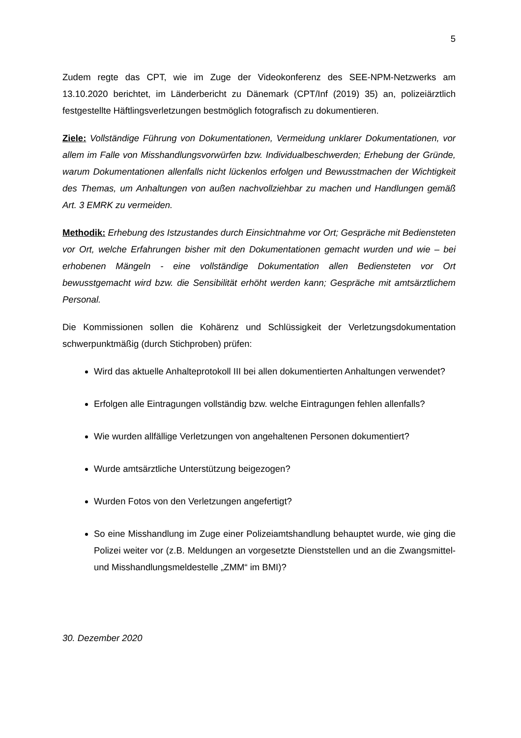5
Zudem regte das CPT, wie im Zuge der Videokonferenz des SEE-NPM-Netzwerks am 13.10.2020 berichtet, im Länderbericht zu Dänemark (CPT/Inf (2019) 35) an, polizeiärztlich festgestellte Häftlingsverletzungen bestmöglich fotografisch zu dokumentieren.
Ziele: Vollständige Führung von Dokumentationen, Vermeidung unklarer Dokumentationen, vor allem im Falle von Misshandlungsvorwürfen bzw. Individualbeschwerden; Erhebung der Gründe, warum Dokumentationen allenfalls nicht lückenlos erfolgen und Bewusstmachen der Wichtigkeit des Themas, um Anhaltungen von außen nachvollziehbar zu machen und Handlungen gemäß Art. 3 EMRK zu vermeiden.
Methodik: Erhebung des Istzustandes durch Einsichtnahme vor Ort; Gespräche mit Bediensteten vor Ort, welche Erfahrungen bisher mit den Dokumentationen gemacht wurden und wie – bei erhobenen Mängeln - eine vollständige Dokumentation allen Bediensteten vor Ort bewusstgemacht wird bzw. die Sensibilität erhöht werden kann; Gespräche mit amtsärztlichem Personal.
Die Kommissionen sollen die Kohärenz und Schlüssigkeit der Verletzungsdokumentation schwerpunktmäßig (durch Stichproben) prüfen:
Wird das aktuelle Anhalteprotokoll III bei allen dokumentierten Anhaltungen verwendet?
Erfolgen alle Eintragungen vollständig bzw. welche Eintragungen fehlen allenfalls?
Wie wurden allfällige Verletzungen von angehaltenen Personen dokumentiert?
Wurde amtsärztliche Unterstützung beigezogen?
Wurden Fotos von den Verletzungen angefertigt?
So eine Misshandlung im Zuge einer Polizeiamtshandlung behauptet wurde, wie ging die Polizei weiter vor (z.B. Meldungen an vorgesetzte Dienststellen und an die Zwangsmittel- und Misshandlungsmeldestelle „ZMM“ im BMI)?
30. Dezember 2020